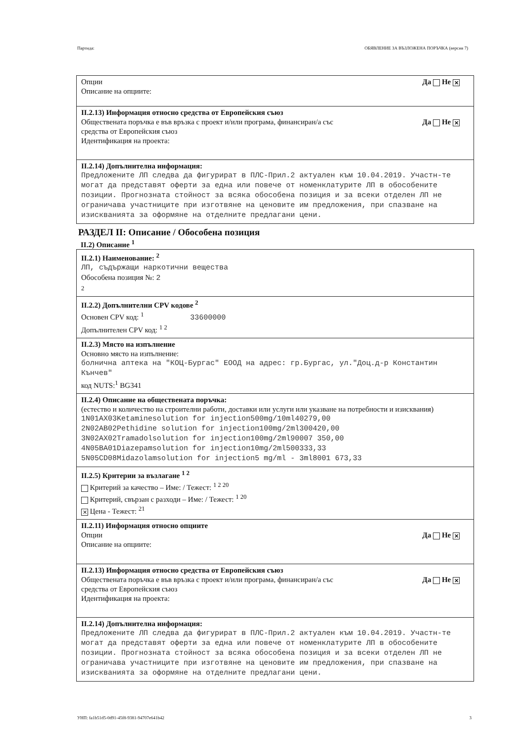Партида: ОБЯВЛЕНИЕ ЗА ВЪЗЛОЖЕНА ПОРЪЧКА (версия 7)
Опции
Описание на опциите:
Да Не ✕
II.2.13) Информация относно средства от Европейския съюз
Обществената поръчка е във връзка с проект и/или програма, финансиран/а със
средства от Европейския съюз
Идентификация на проекта:
Да Не ✕
II.2.14) Допълнителна информация:
Предложените ЛП следва да фигурират в ПЛС-Прил.2 актуален към 10.04.2019. Участн-те могат да представят оферти за една или повече от номенклатурите ЛП в обособените позиции. Прогнозната стойност за всяка обособена позиция и за всеки отделен ЛП не ограничава участниците при изготвяне на ценовите им предложения, при спазване на изискванията за оформяне на отделните предлагани цени.
РАЗДЕЛ II: Описание / Обособена позиция
II.2) Описание <sup>1</sup>
II.2.1) Наименование: <sup>2</sup>
ЛП, съдържащи наркотични вещества
Обособена позиция №: 2
2
II.2.2) Допълнителни CPV кодове <sup>2</sup>
Основен CPV код: <sup>1</sup> 33600000
Допълнителен CPV код: <sup>1 2</sup>
II.2.3) Място на изпълнение
Основно място на изпълнение:
болнична аптека на "КОЦ-Бургас" ЕООД на адрес: гр.Бургас, ул."Доц.д-р Константин Кънчев"
код NUTS:<sup>1</sup> BG341
II.2.4) Описание на обществената поръчка:
(естество и количество на строителни работи, доставки или услуги или указване на потребности и изисквания)
1N01AX03Ketaminesolution for injection500mg/10ml40279,00
2N02AB02Pethidine solution for injection100mg/2ml300420,00
3N02AX02Tramadolsolution for injection100mg/2ml90007 350,00
4N05BA01Diazepamsolution for injection10mg/2ml500333,33
5N05CD08Midazolamsolution for injection5 mg/ml - 3ml8001 673,33
II.2.5) Критерии за възлагане <sup>1 2</sup>
Критерий за качество – Име: / Тежест: <sup>1 2 20</sup>
Критерий, свързан с разходи – Име: / Тежест: <sup>1 20</sup>
✕ Цена - Тежест: <sup>21</sup>
II.2.11) Информация относно опциите
Опции
Описание на опциите:
Да Не ✕
II.2.13) Информация относно средства от Европейския съюз
Обществената поръчка е във връзка с проект и/или програма, финансиран/а със
средства от Европейския съюз
Идентификация на проекта:
Да Не ✕
II.2.14) Допълнителна информация:
Предложените ЛП следва да фигурират в ПЛС-Прил.2 актуален към 10.04.2019. Участн-те могат да представят оферти за една или повече от номенклатурите ЛП в обособените позиции. Прогнозната стойност за всяка обособена позиция и за всеки отделен ЛП не ограничава участниците при изготвяне на ценовите им предложения, при спазване на изискванията за оформяне на отделните предлагани цени.
УНП: fa1b51d5-0d91-45f8-9381-94707e641b42 3